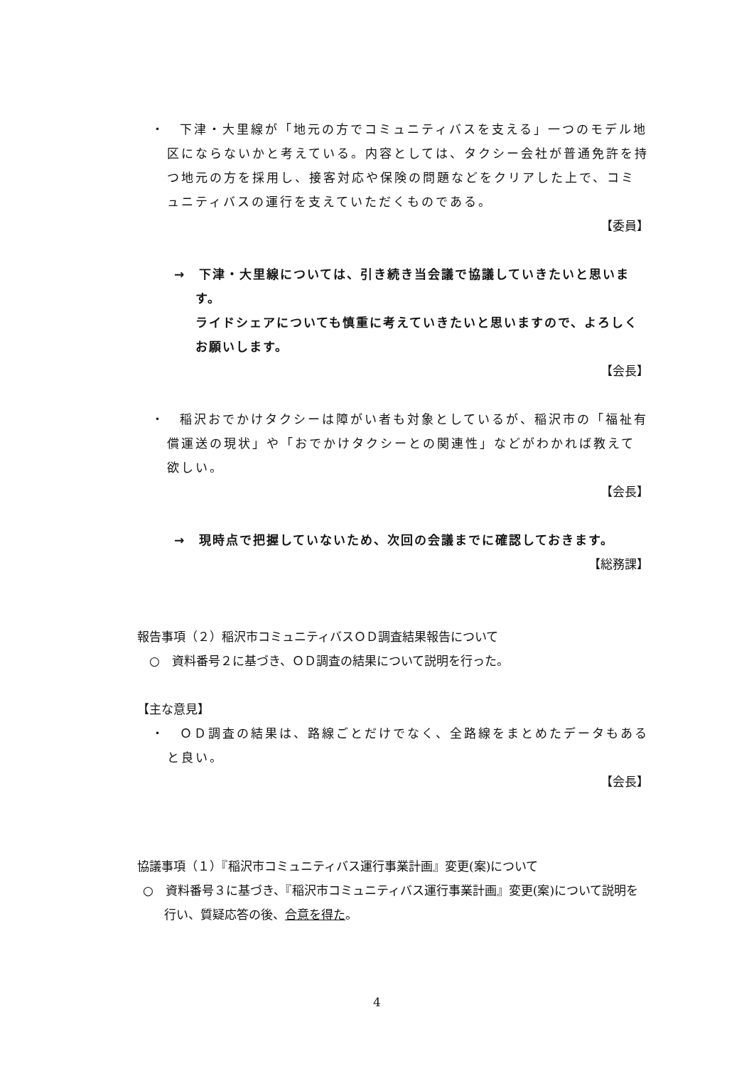・　下津・大里線が「地元の方でコミュニティバスを支える」一つのモデル地区にならないかと考えている。内容としては、タクシー会社が普通免許を持つ地元の方を採用し、接客対応や保険の問題などをクリアした上で、コミュニティバスの運行を支えていただくものである。
【委員】
→　下津・大里線については、引き続き当会議で協議していきたいと思います。
ライドシェアについても慎重に考えていきたいと思いますので、よろしくお願いします。
【会長】
・　稲沢おでかけタクシーは障がい者も対象としているが、稲沢市の「福祉有償運送の現状」や「おでかけタクシーとの関連性」などがわかれば教えて欲しい。
【会長】
→　現時点で把握していないため、次回の会議までに確認しておきます。
【総務課】
報告事項（２）稲沢市コミュニティバスＯＤ調査結果報告について
　○　資料番号２に基づき、ＯＤ調査の結果について説明を行った。
【主な意見】
・　ＯＤ調査の結果は、路線ごとだけでなく、全路線をまとめたデータもあると良い。
【会長】
協議事項（１）『稲沢市コミュニティバス運行事業計画』変更(案)について
○　資料番号３に基づき、『稲沢市コミュニティバス運行事業計画』変更(案)について説明を行い、質疑応答の後、合意を得た。
4